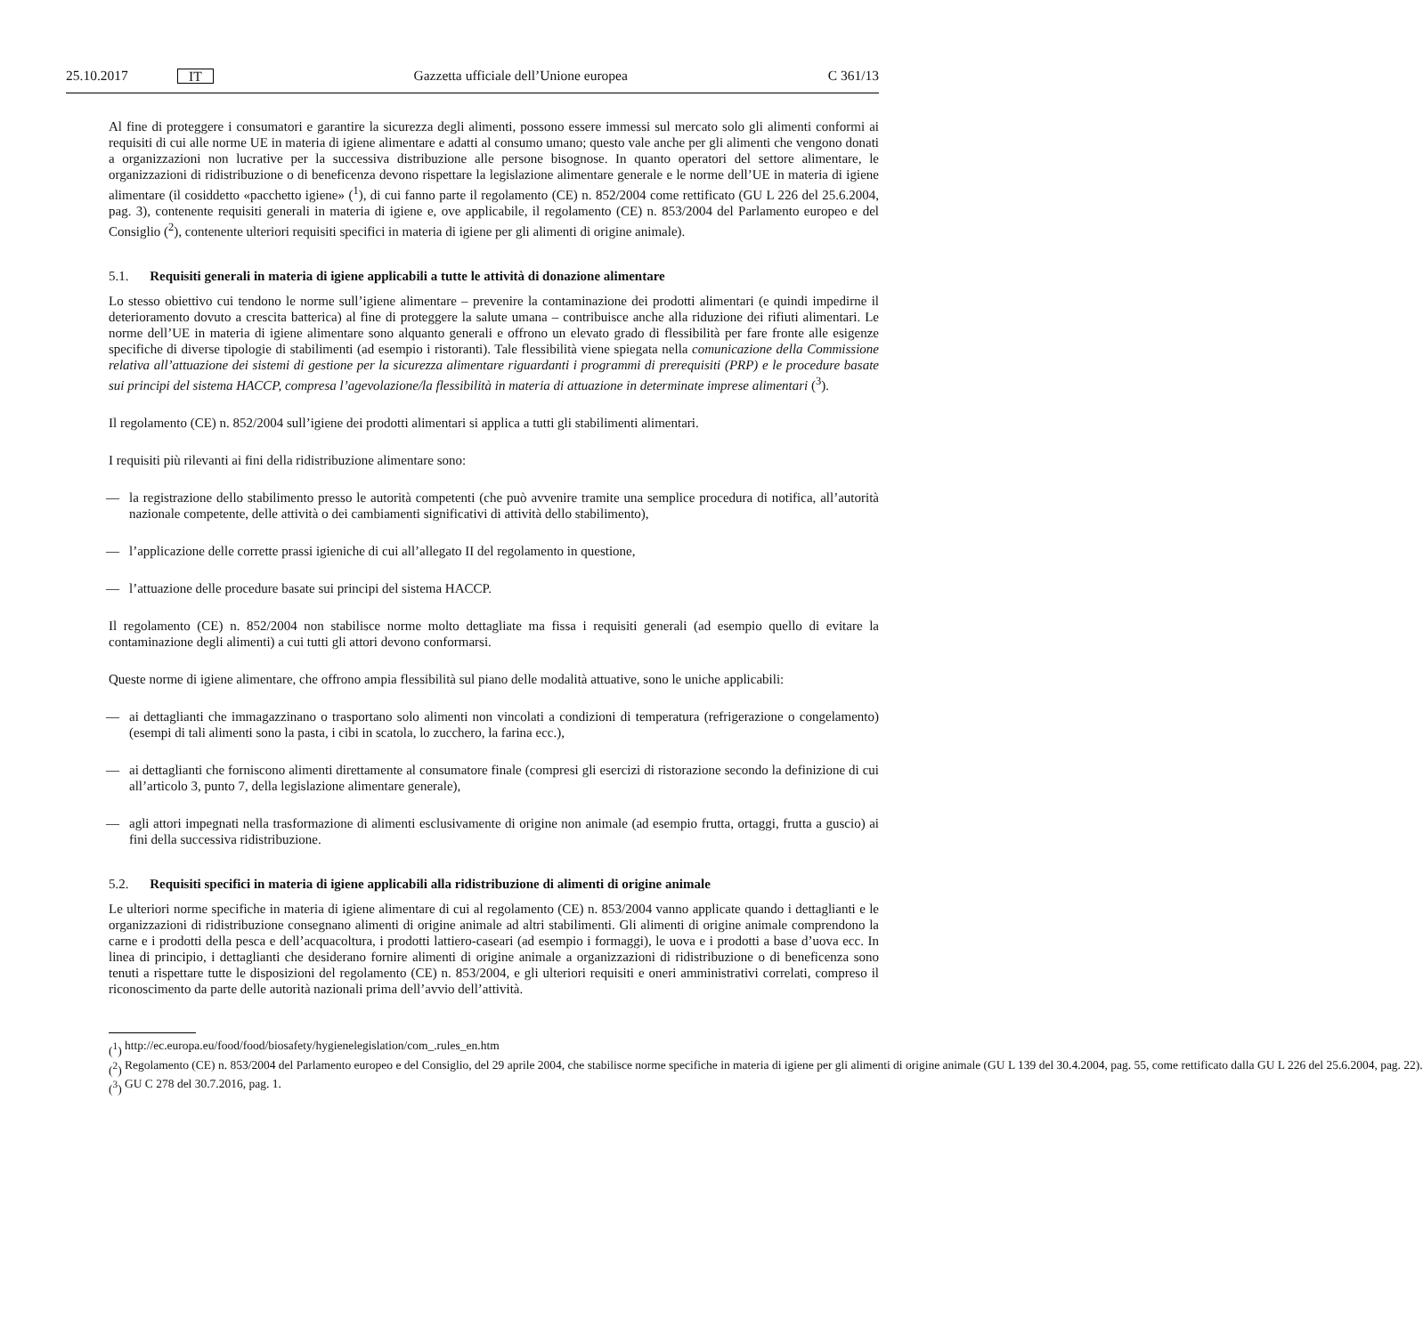25.10.2017 IT Gazzetta ufficiale dell’Unione europea C 361/13
Al fine di proteggere i consumatori e garantire la sicurezza degli alimenti, possono essere immessi sul mercato solo gli alimenti conformi ai requisiti di cui alle norme UE in materia di igiene alimentare e adatti al consumo umano; questo vale anche per gli alimenti che vengono donati a organizzazioni non lucrative per la successiva distribuzione alle persone bisognose. In quanto operatori del settore alimentare, le organizzazioni di ridistribuzione o di beneficenza devono rispettare la legislazione alimentare generale e le norme dell’UE in materia di igiene alimentare (il cosiddetto «pacchetto igiene» (<sup>1</sup>), di cui fanno parte il regolamento (CE) n. 852/2004 come rettificato (GU L 226 del 25.6.2004, pag. 3), contenente requisiti generali in materia di igiene e, ove applicabile, il regolamento (CE) n. 853/2004 del Parlamento europeo e del Consiglio (<sup>2</sup>), contenente ulteriori requisiti specifici in materia di igiene per gli alimenti di origine animale).
5.1. Requisiti generali in materia di igiene applicabili a tutte le attività di donazione alimentare
Lo stesso obiettivo cui tendono le norme sull’igiene alimentare – prevenire la contaminazione dei prodotti alimentari (e quindi impedirne il deterioramento dovuto a crescita batterica) al fine di proteggere la salute umana – contribuisce anche alla riduzione dei rifiuti alimentari. Le norme dell’UE in materia di igiene alimentare sono alquanto generali e offrono un elevato grado di flessibilità per fare fronte alle esigenze specifiche di diverse tipologie di stabilimenti (ad esempio i ristoranti). Tale flessibilità viene spiegata nella comunicazione della Commissione relativa all’attuazione dei sistemi di gestione per la sicurezza alimentare riguardanti i programmi di prerequisiti (PRP) e le procedure basate sui principi del sistema HACCP, compresa l’agevolazione/la flessibilità in materia di attuazione in determinate imprese alimentari (<sup>3</sup>).
Il regolamento (CE) n. 852/2004 sull’igiene dei prodotti alimentari si applica a tutti gli stabilimenti alimentari.
I requisiti più rilevanti ai fini della ridistribuzione alimentare sono:
— la registrazione dello stabilimento presso le autorità competenti (che può avvenire tramite una semplice procedura di notifica, all’autorità nazionale competente, delle attività o dei cambiamenti significativi di attività dello stabilimento),
— l’applicazione delle corrette prassi igieniche di cui all’allegato II del regolamento in questione,
— l’attuazione delle procedure basate sui principi del sistema HACCP.
Il regolamento (CE) n. 852/2004 non stabilisce norme molto dettagliate ma fissa i requisiti generali (ad esempio quello di evitare la contaminazione degli alimenti) a cui tutti gli attori devono conformarsi.
Queste norme di igiene alimentare, che offrono ampia flessibilità sul piano delle modalità attuative, sono le uniche applicabili:
— ai dettaglianti che immagazzinano o trasportano solo alimenti non vincolati a condizioni di temperatura (refrigerazione o congelamento) (esempi di tali alimenti sono la pasta, i cibi in scatola, lo zucchero, la farina ecc.),
— ai dettaglianti che forniscono alimenti direttamente al consumatore finale (compresi gli esercizi di ristorazione secondo la definizione di cui all’articolo 3, punto 7, della legislazione alimentare generale),
— agli attori impegnati nella trasformazione di alimenti esclusivamente di origine non animale (ad esempio frutta, ortaggi, frutta a guscio) ai fini della successiva ridistribuzione.
5.2. Requisiti specifici in materia di igiene applicabili alla ridistribuzione di alimenti di origine animale
Le ulteriori norme specifiche in materia di igiene alimentare di cui al regolamento (CE) n. 853/2004 vanno applicate quando i dettaglianti e le organizzazioni di ridistribuzione consegnano alimenti di origine animale ad altri stabilimenti. Gli alimenti di origine animale comprendono la carne e i prodotti della pesca e dell’acquacoltura, i prodotti lattiero-caseari (ad esempio i formaggi), le uova e i prodotti a base d’uova ecc. In linea di principio, i dettaglianti che desiderano fornire alimenti di origine animale a organizzazioni di ridistribuzione o di beneficenza sono tenuti a rispettare tutte le disposizioni del regolamento (CE) n. 853/2004, e gli ulteriori requisiti e oneri amministrativi correlati, compreso il riconoscimento da parte delle autorità nazionali prima dell’avvio dell’attività.
(<sup>1</sup>) http://ec.europa.eu/food/food/biosafety/hygienelegislation/com_.rules_en.htm
(<sup>2</sup>) Regolamento (CE) n. 853/2004 del Parlamento europeo e del Consiglio, del 29 aprile 2004, che stabilisce norme specifiche in materia di igiene per gli alimenti di origine animale (GU L 139 del 30.4.2004, pag. 55, come rettificato dalla GU L 226 del 25.6.2004, pag. 22).
(<sup>3</sup>) GU C 278 del 30.7.2016, pag. 1.